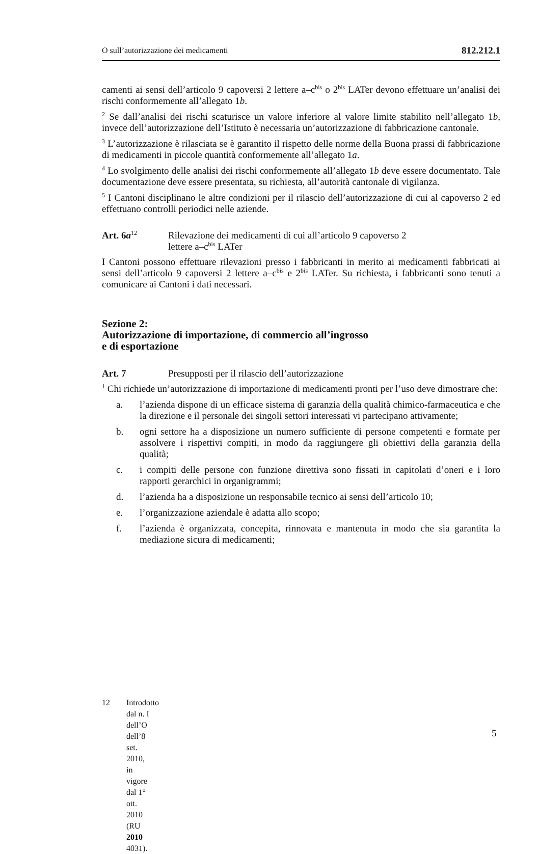O sull’autorizzazione dei medicamenti 812.212.1
camenti ai sensi dell’articolo 9 capoversi 2 lettere a–c<sup>bis</sup> o 2<sup>bis</sup> LATer devono effettuare un’analisi dei rischi conformemente all’allegato 1b.
<sup>2</sup> Se dall’analisi dei rischi scaturisce un valore inferiore al valore limite stabilito nell’allegato 1b, invece dell’autorizzazione dell’Istituto è necessaria un’autorizzazione di fabbricazione cantonale.
<sup>3</sup> L’autorizzazione è rilasciata se è garantito il rispetto delle norme della Buona prassi di fabbricazione di medicamenti in piccole quantità conformemente all’allegato 1a.
<sup>4</sup> Lo svolgimento delle analisi dei rischi conformemente all’allegato 1b deve essere documentato. Tale documentazione deve essere presentata, su richiesta, all’autorità cantonale di vigilanza.
<sup>5</sup> I Cantoni disciplinano le altre condizioni per il rilascio dell’autorizzazione di cui al capoverso 2 ed effettuano controlli periodici nelle aziende.
Art. 6a<sup>12</sup> Rilevazione dei medicamenti di cui all’articolo 9 capoverso 2
lettere a–c<sup>bis</sup> LATer
I Cantoni possono effettuare rilevazioni presso i fabbricanti in merito ai medicamenti fabbricati ai sensi dell’articolo 9 capoversi 2 lettere a–c<sup>bis</sup> e 2<sup>bis</sup> LATer. Su richiesta, i fabbricanti sono tenuti a comunicare ai Cantoni i dati necessari.
Sezione 2:
Autorizzazione di importazione, di commercio all’ingrosso
e di esportazione
Art. 7 Presupposti per il rilascio dell’autorizzazione
<sup>1</sup> Chi richiede un’autorizzazione di importazione di medicamenti pronti per l’uso deve dimostrare che:
a. l’azienda dispone di un efficace sistema di garanzia della qualità chimico-farmaceutica e che la direzione e il personale dei singoli settori interessati vi partecipano attivamente;
b. ogni settore ha a disposizione un numero sufficiente di persone competenti e formate per assolvere i rispettivi compiti, in modo da raggiungere gli obiettivi della garanzia della qualità;
c. i compiti delle persone con funzione direttiva sono fissati in capitolati d’oneri e i loro rapporti gerarchici in organigrammi;
d. l’azienda ha a disposizione un responsabile tecnico ai sensi dell’articolo 10;
e. l’organizzazione aziendale è adatta allo scopo;
f. l’azienda è organizzata, concepita, rinnovata e mantenuta in modo che sia garantita la mediazione sicura di medicamenti;
12 Introdotto dal n. I dell’O dell’8 set. 2010, in vigore dal 1° ott. 2010 (RU 2010 4031).
5